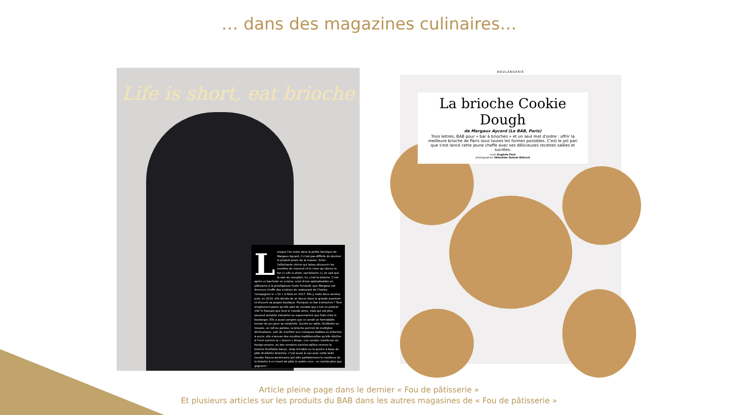… dans des magazines culinaires…
Life is short, eat brioche
Lorsque l'on entre dans la petite boutique de Margaux Aycard, il n'est pas difficile de deviner le produit phare de la maison. Entre l'alléchante vitrine qui laisse découvrir les recettes du moment et le néon qui donne le ton (« Life is short, eat brioche »), on sait que la star du comptoir, ici, c'est la brioche. C'est après un bachelor en cuisine, suivi d'une spécialisation en pâtisserie à la prestigieuse école Ferrandi, que Margaux est devenue cheffe des cuisines du restaurant de Charles Compagnon le « 52 » à Paris en 2017. Elle y reste deux années puis, en 2019, elle décide de se lancer dans la grande aventure et d'ouvrir sa propre boutique. Pourquoi un bar à brioches ? Tout simplement parce qu'elle part du constat que c'est un produit 100 % français que tout le monde aime, mais qui est plus souvent achetée industriel au supermarché que frais chez le boulanger. Elle a aussi compris que ce serait un formidable terrain de jeu pour sa créativité. Sucrée ou salée, feuilletée ou tressée, en roll ou perdue, la brioche permet de multiples déclinaisons. Loin de s'arrêter aux iconiques babkas ou brioches à sucre, elle s'amuse des recettes traditionnelles qu'elle décline à l'envi comme la « Queen » Aman, une version moelleuse du kouign-amann, ou des versions sucrées-salées comme la brioche feuilletée bacon, sirop d'érable ou la quiche à base de pâte feuilletée briochée. C'est aussi le cas avec cette belle recette franco-américaine qui allie parfaitement le moelleux de la brioche à un insert de pâte à cookie crue : un combo plus que gagnant !
BOULANGERIE
La brioche Cookie Dough
de Margaux Aycard (Le BAB, Paris)
Trois lettres, BAB pour « bar à brioches » et un seul mot d'ordre : offrir la meilleure brioche de Paris sous toutes les formes possibles. C'est le joli pari que s'est lancé cette jeune cheffe avec ses délicieuses recettes salées et sucrées.
texte Eugénie Pont
photographies Sébastien Dubois-Didcock
Article pleine page dans le dernier « Fou de pâtisserie »
Et plusieurs articles sur les produits du BAB dans les autres magasines de « Fou de pâtisserie »